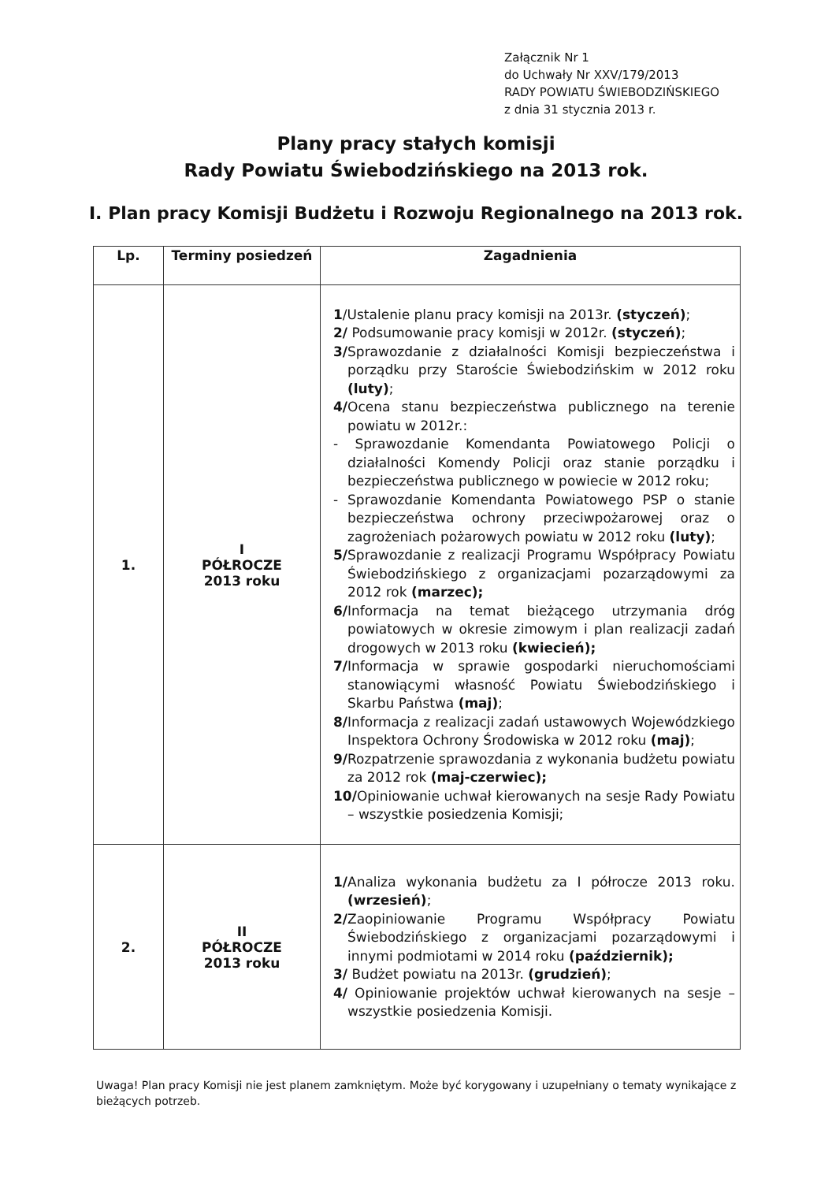Załącznik Nr 1
do Uchwały Nr XXV/179/2013
RADY POWIATU ŚWIEBODZIŃSKIEGO
z dnia 31 stycznia 2013 r.
Plany pracy stałych komisji
Rady Powiatu Świebodzińskiego na 2013 rok.
I. Plan pracy Komisji Budżetu i Rozwoju Regionalnego na 2013 rok.
| Lp. | Terminy posiedzeń | Zagadnienia |
| --- | --- | --- |
| 1. | I PÓŁROCZE 2013 roku | 1 /Ustalenie planu pracy komisji na 2013r. (styczeń) ; 2/ Podsumowanie pracy komisji w 2012r. (styczeń) ; 3/ Sprawozdanie z działalności Komisji bezpieczeństwa i porządku przy Staroście Świebodzińskim w 2012 roku (luty) ; 4/ Ocena stanu bezpieczeństwa publicznego na terenie powiatu w 2012r.: - Sprawozdanie Komendanta Powiatowego Policji o działalności Komendy Policji oraz stanie porządku i bezpieczeństwa publicznego w powiecie w 2012 roku; - Sprawozdanie Komendanta Powiatowego PSP o stanie bezpieczeństwa ochrony przeciwpożarowej oraz o zagrożeniach pożarowych powiatu w 2012 roku (luty) ; 5/ Sprawozdanie z realizacji Programu Współpracy Powiatu Świebodzińskiego z organizacjami pozarządowymi za 2012 rok (marzec); 6/ Informacja na temat bieżącego utrzymania dróg powiatowych w okresie zimowym i plan realizacji zadań drogowych w 2013 roku (kwiecień); 7/ Informacja w sprawie gospodarki nieruchomościami stanowiącymi własność Powiatu Świebodzińskiego i Skarbu Państwa (maj) ; 8/ Informacja z realizacji zadań ustawowych Wojewódzkiego Inspektora Ochrony Środowiska w 2012 roku (maj) ; 9/ Rozpatrzenie sprawozdania z wykonania budżetu powiatu za 2012 rok (maj-czerwiec); 10/ Opiniowanie uchwał kierowanych na sesje Rady Powiatu – wszystkie posiedzenia Komisji; |
| 2. | II PÓŁROCZE 2013 roku | 1/ Analiza wykonania budżetu za I półrocze 2013 roku. (wrzesień) ; 2/ Zaopiniowanie Programu Współpracy Powiatu Świebodzińskiego z organizacjami pozarządowymi i innymi podmiotami w 2014 roku (październik); 3/ Budżet powiatu na 2013r. (grudzień) ; 4/ Opiniowanie projektów uchwał kierowanych na sesje – wszystkie posiedzenia Komisji. |
Uwaga! Plan pracy Komisji nie jest planem zamkniętym. Może być korygowany i uzupełniany o tematy wynikające z bieżących potrzeb.